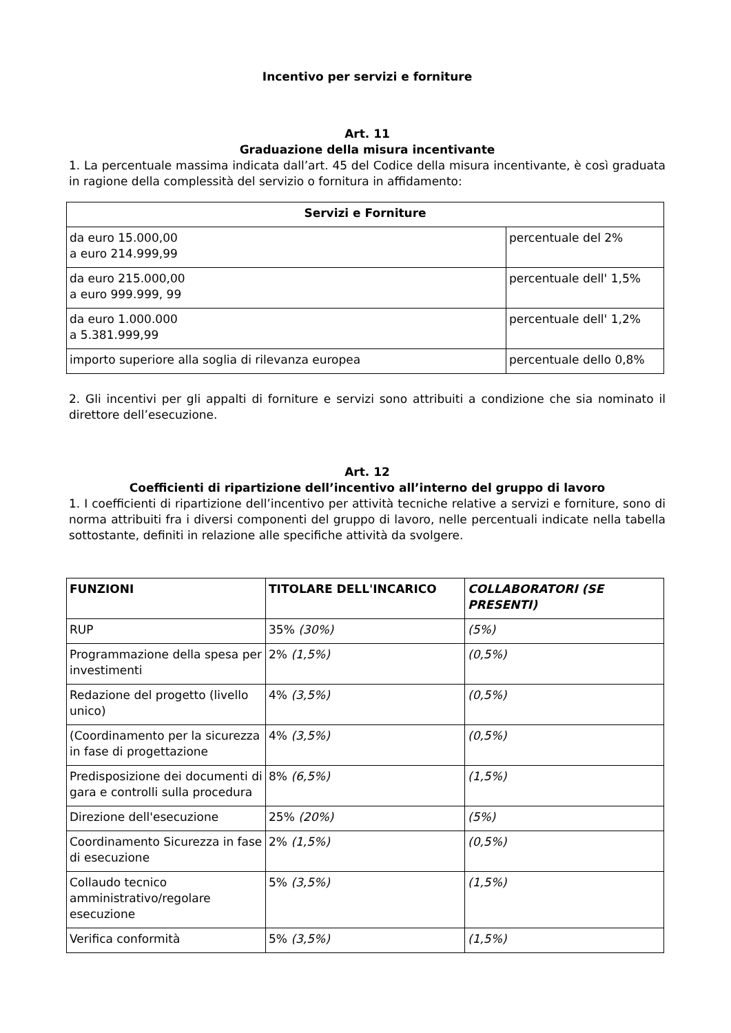Incentivo per servizi e forniture
Art. 11
Graduazione della misura incentivante
1. La percentuale massima indicata dall’art. 45 del Codice della misura incentivante, è così graduata in ragione della complessità del servizio o fornitura in affidamento:
| Servizi e Forniture | |
| --- | --- |
| da euro 15.000,00 a euro 214.999,99 | percentuale del 2% |
| da euro 215.000,00 a euro 999.999, 99 | percentuale dell' 1,5% |
| da euro 1.000.000 a 5.381.999,99 | percentuale dell' 1,2% |
| importo superiore alla soglia di rilevanza europea | percentuale dello 0,8% |
2. Gli incentivi per gli appalti di forniture e servizi sono attribuiti a condizione che sia nominato il direttore dell’esecuzione.
Art. 12
Coefficienti di ripartizione dell’incentivo all’interno del gruppo di lavoro
1. I coefficienti di ripartizione dell’incentivo per attività tecniche relative a servizi e forniture, sono di norma attribuiti fra i diversi componenti del gruppo di lavoro, nelle percentuali indicate nella tabella sottostante, definiti in relazione alle specifiche attività da svolgere.
| FUNZIONI | TITOLARE DELL'INCARICO | COLLABORATORI (SE PRESENTI) |
| --- | --- | --- |
| RUP | 35% (30%) | (5%) |
| Programmazione della spesa per investimenti | 2% (1,5%) | (0,5%) |
| Redazione del progetto (livello unico) | 4% (3,5%) | (0,5%) |
| (Coordinamento per la sicurezza in fase di progettazione | 4% (3,5%) | (0,5%) |
| Predisposizione dei documenti di gara e controlli sulla procedura | 8% (6,5%) | (1,5%) |
| Direzione dell'esecuzione | 25% (20%) | (5%) |
| Coordinamento Sicurezza in fase di esecuzione | 2% (1,5%) | (0,5%) |
| Collaudo tecnico amministrativo/regolare esecuzione | 5% (3,5%) | (1,5%) |
| Verifica conformità | 5% (3,5%) | (1,5%) |